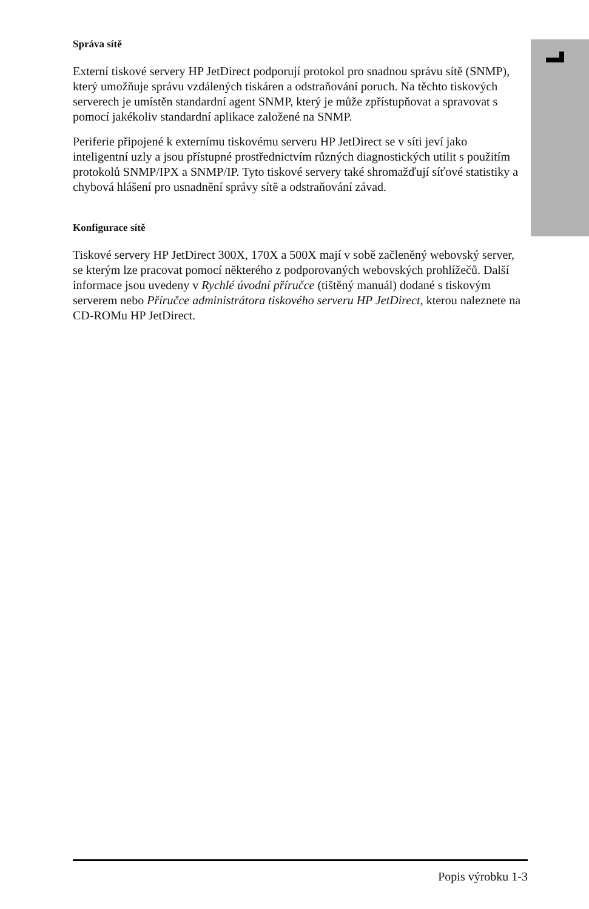Správa sítě
Externí tiskové servery HP JetDirect podporují protokol pro snadnou správu sítě (SNMP), který umožňuje správu vzdálených tiskáren a odstraňování poruch. Na těchto tiskových serverech je umístěn standardní agent SNMP, který je může zpřístupňovat a spravovat s pomocí jakékoliv standardní aplikace založené na SNMP.
Periferie připojené k externímu tiskovému serveru HP JetDirect se v síti jeví jako inteligentní uzly a jsou přístupné prostřednictvím různých diagnostických utilit s použitím protokolů SNMP/IPX a SNMP/IP. Tyto tiskové servery také shromažďují síťové statistiky a chybová hlášení pro usnadnění správy sítě a odstraňování závad.
Konfigurace sítě
Tiskové servery HP JetDirect 300X, 170X a 500X mají v sobě začleněný webovský server, se kterým lze pracovat pomocí některého z podporovaných webovských prohlížečů. Další informace jsou uvedeny v Rychlé úvodní příručce (tištěný manuál) dodané s tiskovým serverem nebo Příručce administrátora tiskového serveru HP JetDirect, kterou naleznete na CD-ROMu HP JetDirect.
Popis výrobku 1-3